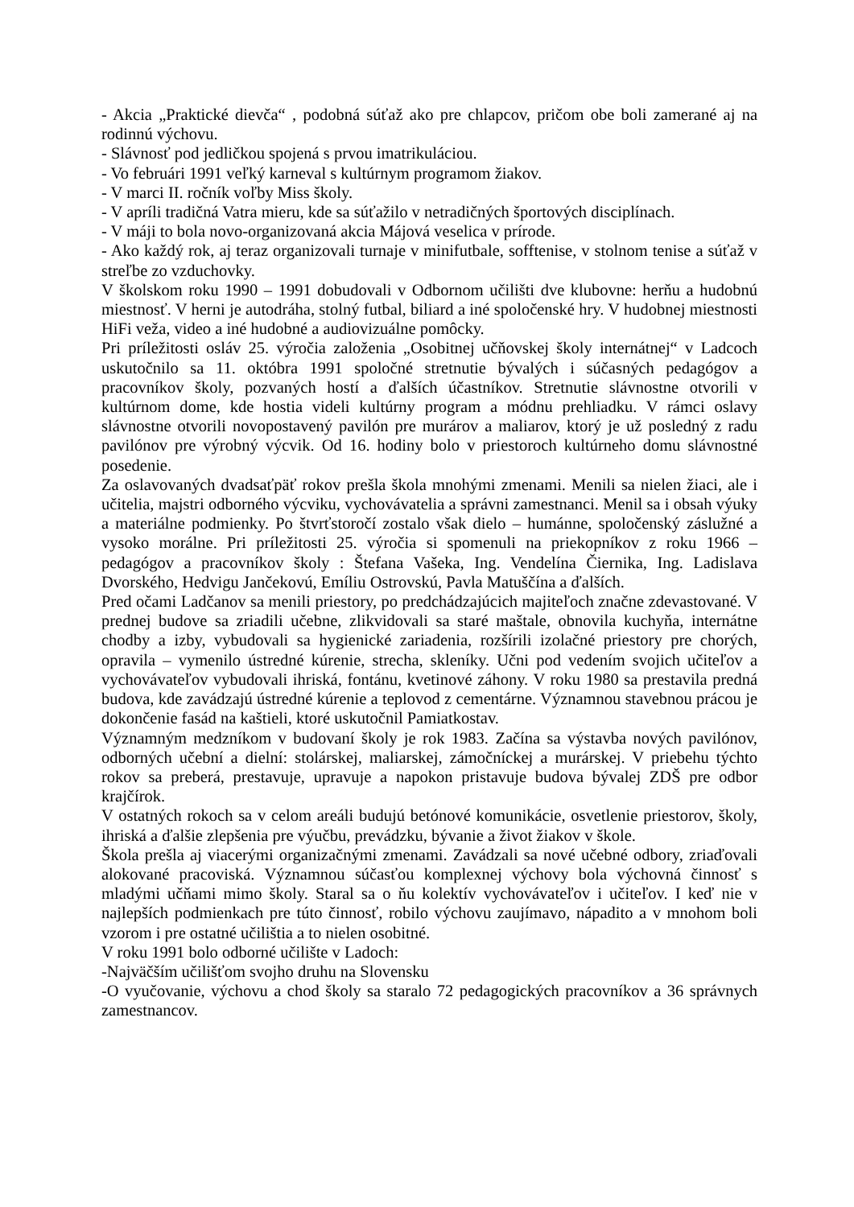- Akcia „Praktické dievča“ , podobná súťaž ako pre chlapcov, pričom obe boli zamerané aj na rodinnú výchovu.
- Slávnosť pod jedličkou spojená s prvou imatrikuláciou.
- Vo februári 1991 veľký karneval s kultúrnym programom žiakov.
- V marci II. ročník voľby Miss školy.
- V apríli tradičná Vatra mieru, kde sa súťažilo v netradičných športových disciplínach.
- V máji to bola novo-organizovaná akcia Májová veselica v prírode.
- Ako každý rok, aj teraz organizovali turnaje v minifutbale, sofftenise, v stolnom tenise a súťaž v streľbe zo vzduchovky.
V školskom roku 1990 – 1991 dobudovali v Odbornom učilišti dve klubovne: herňu a hudobnú miestnosť. V herni je autodráha, stolný futbal, biliard a iné spoločenské hry. V hudobnej miestnosti HiFi veža, video a iné hudobné a audiovizuálne pomôcky.
Pri príležitosti osláv 25. výročia založenia „Osobitnej učňovskej školy internátnej“ v Ladcoch uskutočnilo sa 11. októbra 1991 spoločné stretnutie bývalých i súčasných pedagógov a pracovníkov školy, pozvaných hostí a ďalších účastníkov. Stretnutie slávnostne otvorili v kultúrnom dome, kde hostia videli kultúrny program a módnu prehliadku. V rámci oslavy slávnostne otvorili novopostavený pavilón pre murárov a maliarov, ktorý je už posledný z radu pavilónov pre výrobný výcvik. Od 16. hodiny bolo v priestoroch kultúrneho domu slávnostné posedenie.
Za oslavovaných dvadsaťpäť rokov prešla škola mnohými zmenami. Menili sa nielen žiaci, ale i učitelia, majstri odborného výcviku, vychovávatelia a správni zamestnanci. Menil sa i obsah výuky a materiálne podmienky. Po štvrťstoročí zostalo však dielo – humánne, spoločenský záslužné a vysoko morálne. Pri príležitosti 25. výročia si spomenuli na priekopníkov z roku 1966 – pedagógov a pracovníkov školy : Štefana Vašeka, Ing. Vendelína Čiernika, Ing. Ladislava Dvorského, Hedvigu Jančekovú, Emíliu Ostrovskú, Pavla Matuščína a ďalších.
Pred očami Ladčanov sa menili priestory, po predchádzajúcich majiteľoch značne zdevastované. V prednej budove sa zriadili učebne, zlikvidovali sa staré maštale, obnovila kuchyňa, internátne chodby a izby, vybudovali sa hygienické zariadenia, rozšírili izolačné priestory pre chorých, opravila – vymenilo ústredné kúrenie, strecha, skleníky. Učni pod vedením svojich učiteľov a vychovávateľov vybudovali ihriská, fontánu, kvetinové záhony. V roku 1980 sa prestavila predná budova, kde zavádzajú ústredné kúrenie a teplovod z cementárne. Významnou stavebnou prácou je dokončenie fasád na kaštieli, ktoré uskutočnil Pamiatkostav.
Významným medzníkom v budovaní školy je rok 1983. Začína sa výstavba nových pavilónov, odborných učební a dielní: stolárskej, maliarskej, zámočníckej a murárskej. V priebehu týchto rokov sa preberá, prestavuje, upravuje a napokon pristavuje budova bývalej ZDŠ pre odbor krajčírok.
V ostatných rokoch sa v celom areáli budujú betónové komunikácie, osvetlenie priestorov, školy, ihriská a ďalšie zlepšenia pre výučbu, prevádzku, bývanie a život žiakov v škole.
Škola prešla aj viacerými organizačnými zmenami. Zavádzali sa nové učebné odbory, zriaďovali alokované pracoviská. Významnou súčasťou komplexnej výchovy bola výchovná činnosť s mladými učňami mimo školy. Staral sa o ňu kolektív vychovávateľov i učiteľov. I keď nie v najlepších podmienkach pre túto činnosť, robilo výchovu zaujímavo, nápadito a v mnohom boli vzorom i pre ostatné učilištia a to nielen osobitné.
V roku 1991 bolo odborné učilište v Ladoch:
-Najväčším učilišťom svojho druhu na Slovensku
-O vyučovanie, výchovu a chod školy sa staralo 72 pedagogických pracovníkov a 36 správnych zamestnancov.